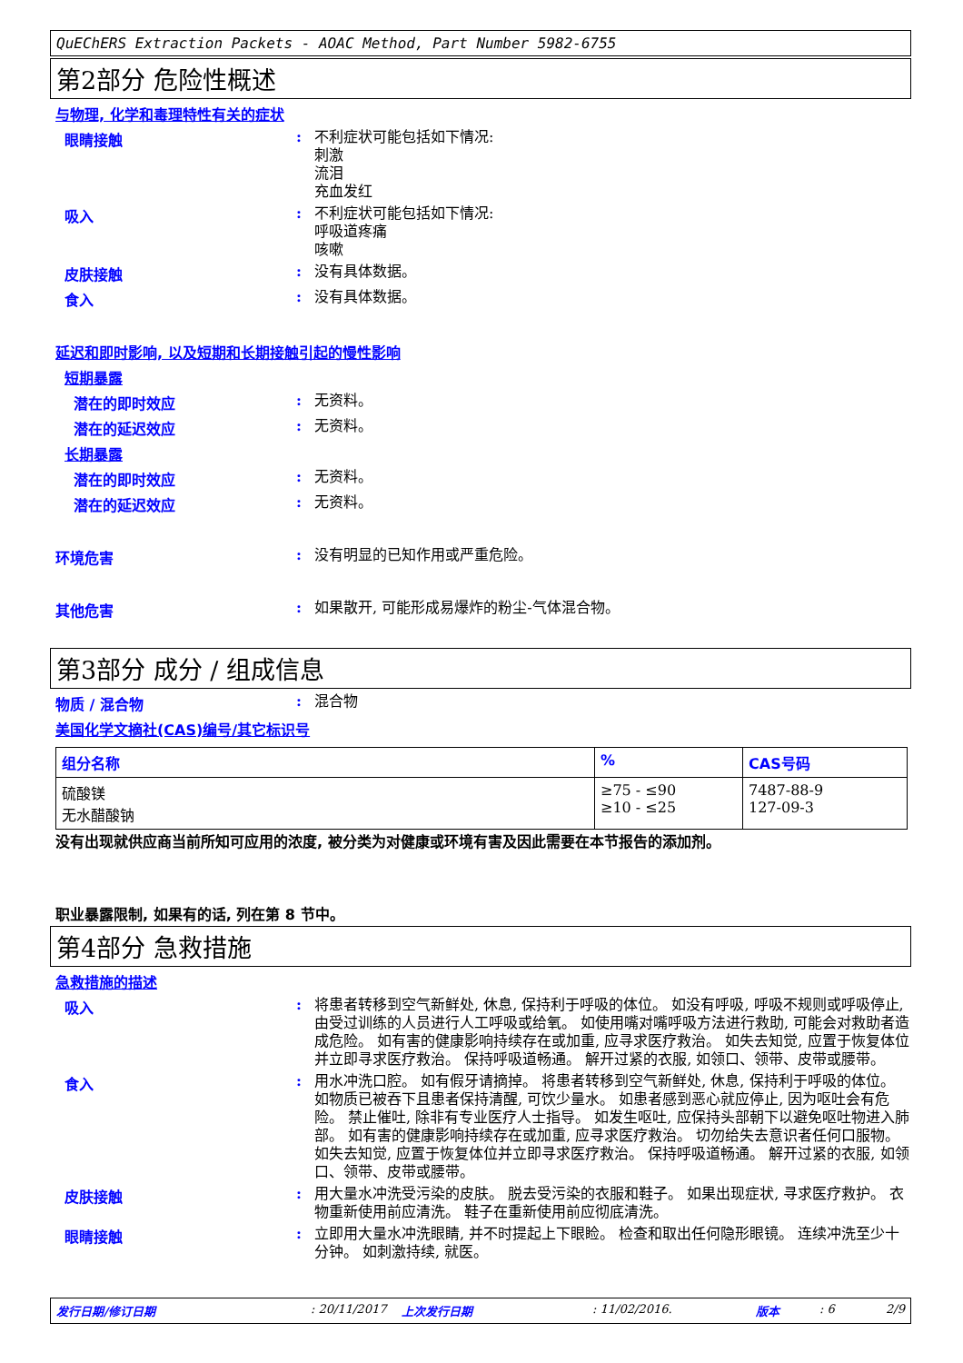QuEChERS Extraction Packets - AOAC Method, Part Number 5982-6755
第2部分 危险性概述
与物理, 化学和毒理特性有关的症状
眼睛接触 :
不利症状可能包括如下情况:
刺激
流泪
充血发红
吸入 :
不利症状可能包括如下情况:
呼吸道疼痛
咳嗽
皮肤接触 :
没有具体数据。
食入 :
没有具体数据。
延迟和即时影响, 以及短期和长期接触引起的慢性影响
短期暴露
潜在的即时效应 :
无资料。
潜在的延迟效应 :
无资料。
长期暴露
潜在的即时效应 :
无资料。
潜在的延迟效应 :
无资料。
环境危害 :
没有明显的已知作用或严重危险。
其他危害 :
如果散开, 可能形成易爆炸的粉尘-气体混合物。
第3部分 成分 / 组成信息
物质 / 混合物 :
混合物
美国化学文摘社(CAS)编号/其它标识号
| 组分名称 | % | CAS号码 |
| --- | --- | --- |
| 硫酸镁 无水醋酸钠 | ≥75 - ≤90 ≥10 - ≤25 | 7487-88-9 127-09-3 |
没有出现就供应商当前所知可应用的浓度, 被分类为对健康或环境有害及因此需要在本节报告的添加剂。
职业暴露限制, 如果有的话, 列在第 8 节中。
第4部分 急救措施
急救措施的描述
吸入 :
将患者转移到空气新鲜处, 休息, 保持利于呼吸的体位。 如没有呼吸, 呼吸不规则或呼吸停止, 由受过训练的人员进行人工呼吸或给氧。 如使用嘴对嘴呼吸方法进行救助, 可能会对救助者造成危险。 如有害的健康影响持续存在或加重, 应寻求医疗救治。 如失去知觉, 应置于恢复体位并立即寻求医疗救治。 保持呼吸道畅通。 解开过紧的衣服, 如领口、领带、皮带或腰带。
食入 :
用水冲洗口腔。 如有假牙请摘掉。 将患者转移到空气新鲜处, 休息, 保持利于呼吸的体位。 如物质已被吞下且患者保持清醒, 可饮少量水。 如患者感到恶心就应停止, 因为呕吐会有危险。 禁止催吐, 除非有专业医疗人士指导。 如发生呕吐, 应保持头部朝下以避免呕吐物进入肺部。 如有害的健康影响持续存在或加重, 应寻求医疗救治。 切勿给失去意识者任何口服物。 如失去知觉, 应置于恢复体位并立即寻求医疗救治。 保持呼吸道畅通。 解开过紧的衣服, 如领口、领带、皮带或腰带。
皮肤接触 :
用大量水冲洗受污染的皮肤。 脱去受污染的衣服和鞋子。 如果出现症状, 寻求医疗救护。 衣物重新使用前应清洗。 鞋子在重新使用前应彻底清洗。
眼睛接触 :
立即用大量水冲洗眼睛, 并不时提起上下眼睑。 检查和取出任何隐形眼镜。 连续冲洗至少十分钟。 如刺激持续, 就医。
发行日期/修订日期: 20/11/2017 上次发行日期: 11/02/2016. 版本: 6 2/9